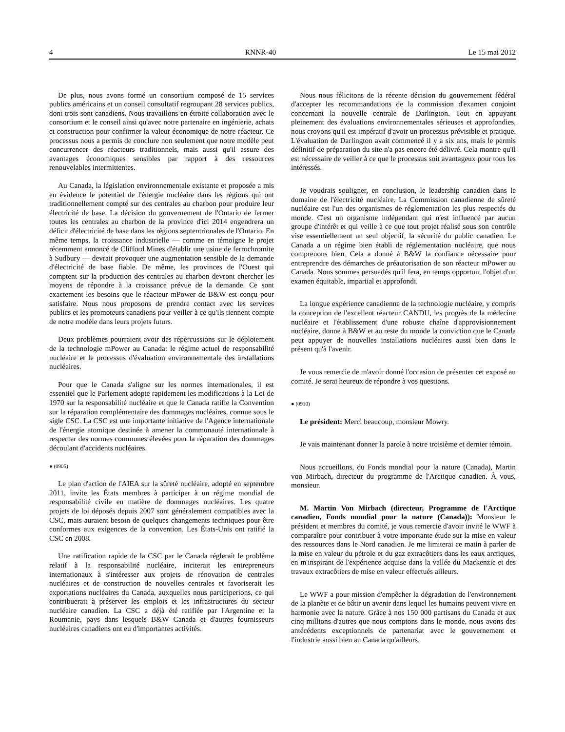4 RNNR-40 Le 15 mai 2012
De plus, nous avons formé un consortium composé de 15 services publics américains et un conseil consultatif regroupant 28 services publics, dont trois sont canadiens. Nous travaillons en étroite collaboration avec le consortium et le conseil ainsi qu'avec notre partenaire en ingénierie, achats et construction pour confirmer la valeur économique de notre réacteur. Ce processus nous a permis de conclure non seulement que notre modèle peut concurrencer des réacteurs traditionnels, mais aussi qu'il assure des avantages économiques sensibles par rapport à des ressources renouvelables intermittentes.
Au Canada, la législation environnementale existante et proposée a mis en évidence le potentiel de l'énergie nucléaire dans les régions qui ont traditionnellement compté sur des centrales au charbon pour produire leur électricité de base. La décision du gouvernement de l'Ontario de fermer toutes les centrales au charbon de la province d'ici 2014 engendrera un déficit d'électricité de base dans les régions septentrionales de l'Ontario. En même temps, la croissance industrielle — comme en témoigne le projet récemment annoncé de Clifford Mines d'établir une usine de ferrochromite à Sudbury — devrait provoquer une augmentation sensible de la demande d'électricité de base fiable. De même, les provinces de l'Ouest qui comptent sur la production des centrales au charbon devront chercher les moyens de répondre à la croissance prévue de la demande. Ce sont exactement les besoins que le réacteur mPower de B&W est conçu pour satisfaire. Nous nous proposons de prendre contact avec les services publics et les promoteurs canadiens pour veiller à ce qu'ils tiennent compte de notre modèle dans leurs projets futurs.
Deux problèmes pourraient avoir des répercussions sur le déploiement de la technologie mPower au Canada: le régime actuel de responsabilité nucléaire et le processus d'évaluation environnementale des installations nucléaires.
Pour que le Canada s'aligne sur les normes internationales, il est essentiel que le Parlement adopte rapidement les modifications à la Loi de 1970 sur la responsabilité nucléaire et que le Canada ratifie la Convention sur la réparation complémentaire des dommages nucléaires, connue sous le sigle CSC. La CSC est une importante initiative de l'Agence internationale de l'énergie atomique destinée à amener la communauté internationale à respecter des normes communes élevées pour la réparation des dommages découlant d'accidents nucléaires.
● (0905)
Le plan d'action de l'AIEA sur la sûreté nucléaire, adopté en septembre 2011, invite les États membres à participer à un régime mondial de responsabilité civile en matière de dommages nucléaires. Les quatre projets de loi déposés depuis 2007 sont généralement compatibles avec la CSC, mais auraient besoin de quelques changements techniques pour être conformes aux exigences de la convention. Les États-Unis ont ratifié la CSC en 2008.
Une ratification rapide de la CSC par le Canada réglerait le problème relatif à la responsabilité nucléaire, inciterait les entrepreneurs internationaux à s'intéresser aux projets de rénovation de centrales nucléaires et de construction de nouvelles centrales et favoriserait les exportations nucléaires du Canada, auxquelles nous participerions, ce qui contribuerait à préserver les emplois et les infrastructures du secteur nucléaire canadien. La CSC a déjà été ratifiée par l'Argentine et la Roumanie, pays dans lesquels B&W Canada et d'autres fournisseurs nucléaires canadiens ont eu d'importantes activités.
Nous nous félicitons de la récente décision du gouvernement fédéral d'accepter les recommandations de la commission d'examen conjoint concernant la nouvelle centrale de Darlington. Tout en appuyant pleinement des évaluations environnementales sérieuses et approfondies, nous croyons qu'il est impératif d'avoir un processus prévisible et pratique. L'évaluation de Darlington avait commencé il y a six ans, mais le permis définitif de préparation du site n'a pas encore été délivré. Cela montre qu'il est nécessaire de veiller à ce que le processus soit avantageux pour tous les intéressés.
Je voudrais souligner, en conclusion, le leadership canadien dans le domaine de l'électricité nucléaire. La Commission canadienne de sûreté nucléaire est l'un des organismes de réglementation les plus respectés du monde. C'est un organisme indépendant qui n'est influencé par aucun groupe d'intérêt et qui veille à ce que tout projet réalisé sous son contrôle vise essentiellement un seul objectif, la sécurité du public canadien. Le Canada a un régime bien établi de réglementation nucléaire, que nous comprenons bien. Cela a donné à B&W la confiance nécessaire pour entreprendre des démarches de préautorisation de son réacteur mPower au Canada. Nous sommes persuadés qu'il fera, en temps opportun, l'objet d'un examen équitable, impartial et approfondi.
La longue expérience canadienne de la technologie nucléaire, y compris la conception de l'excellent réacteur CANDU, les progrès de la médecine nucléaire et l'établissement d'une robuste chaîne d'approvisionnement nucléaire, donne à B&W et au reste du monde la conviction que le Canada peut appuyer de nouvelles installations nucléaires aussi bien dans le présent qu'à l'avenir.
Je vous remercie de m'avoir donné l'occasion de présenter cet exposé au comité. Je serai heureux de répondre à vos questions.
● (0910)
Le président: Merci beaucoup, monsieur Mowry.
Je vais maintenant donner la parole à notre troisième et dernier témoin.
Nous accueillons, du Fonds mondial pour la nature (Canada), Martin von Mirbach, directeur du programme de l'Arctique canadien. À vous, monsieur.
M. Martin Von Mirbach (directeur, Programme de l'Arctique canadien, Fonds mondial pour la nature (Canada)): Monsieur le président et membres du comité, je vous remercie d'avoir invité le WWF à comparaître pour contribuer à votre importante étude sur la mise en valeur des ressources dans le Nord canadien. Je me limiterai ce matin à parler de la mise en valeur du pétrole et du gaz extracôtiers dans les eaux arctiques, en m'inspirant de l'expérience acquise dans la vallée du Mackenzie et des travaux extracôtiers de mise en valeur effectués ailleurs.
Le WWF a pour mission d'empêcher la dégradation de l'environnement de la planète et de bâtir un avenir dans lequel les humains peuvent vivre en harmonie avec la nature. Grâce à nos 150 000 partisans du Canada et aux cinq millions d'autres que nous comptons dans le monde, nous avons des antécédents exceptionnels de partenariat avec le gouvernement et l'industrie aussi bien au Canada qu'ailleurs.